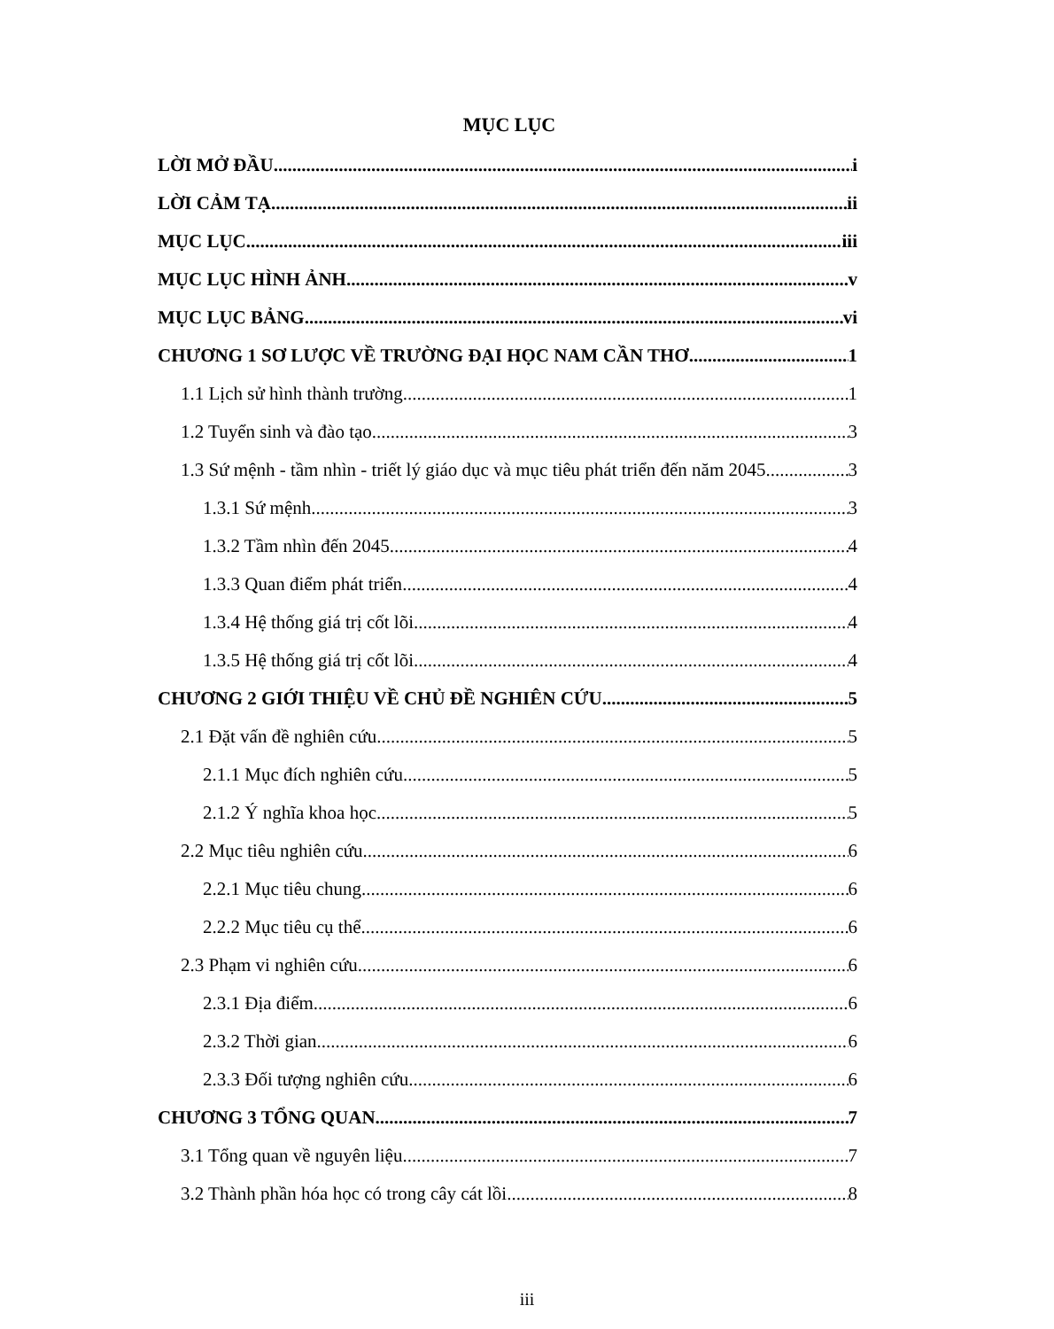MỤC LỤC
LỜI MỞ ĐẦU i
LỜI CẢM TẠ ii
MỤC LỤC iii
MỤC LỤC HÌNH ẢNH v
MỤC LỤC BẢNG vi
CHƯƠNG 1 SƠ LƯỢC VỀ TRƯỜNG ĐẠI HỌC NAM CẦN THƠ 1
1.1 Lịch sử hình thành trường 1
1.2 Tuyển sinh và đào tạo 3
1.3 Sứ mệnh - tầm nhìn - triết lý giáo dục và mục tiêu phát triển đến năm 2045 3
1.3.1 Sứ mệnh 3
1.3.2 Tầm nhìn đến 2045 4
1.3.3 Quan điểm phát triển 4
1.3.4 Hệ thống giá trị cốt lõi 4
1.3.5 Hệ thống giá trị cốt lõi 4
CHƯƠNG 2 GIỚI THIỆU VỀ CHỦ ĐỀ NGHIÊN CỨU 5
2.1 Đặt vấn đề nghiên cứu 5
2.1.1 Mục đích nghiên cứu 5
2.1.2 Ý nghĩa khoa học 5
2.2 Mục tiêu nghiên cứu 6
2.2.1 Mục tiêu chung 6
2.2.2 Mục tiêu cụ thể 6
2.3 Phạm vi nghiên cứu 6
2.3.1 Địa điểm 6
2.3.2 Thời gian 6
2.3.3 Đối tượng nghiên cứu 6
CHƯƠNG 3 TỔNG QUAN 7
3.1 Tổng quan về nguyên liệu 7
3.2 Thành phần hóa học có trong cây cát lồi 8
iii